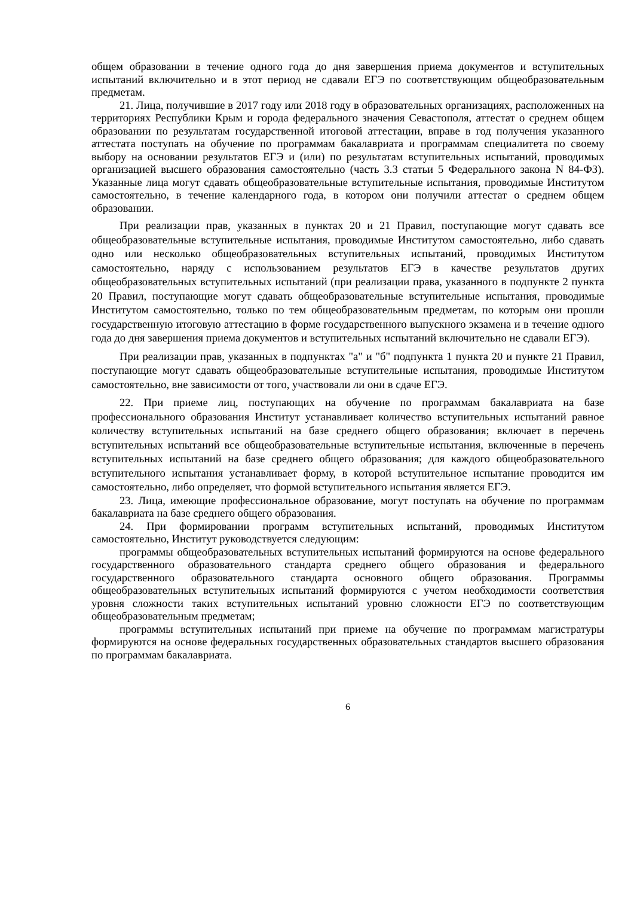общем образовании в течение одного года до дня завершения приема документов и вступительных испытаний включительно и в этот период не сдавали ЕГЭ по соответствующим общеобразовательным предметам.
21. Лица, получившие в 2017 году или 2018 году в образовательных организациях, расположенных на территориях Республики Крым и города федерального значения Севастополя, аттестат о среднем общем образовании по результатам государственной итоговой аттестации, вправе в год получения указанного аттестата поступать на обучение по программам бакалавриата и программам специалитета по своему выбору на основании результатов ЕГЭ и (или) по результатам вступительных испытаний, проводимых организацией высшего образования самостоятельно (часть 3.3 статьи 5 Федерального закона N 84-ФЗ). Указанные лица могут сдавать общеобразовательные вступительные испытания, проводимые Институтом самостоятельно, в течение календарного года, в котором они получили аттестат о среднем общем образовании.
При реализации прав, указанных в пунктах 20 и 21 Правил, поступающие могут сдавать все общеобразовательные вступительные испытания, проводимые Институтом самостоятельно, либо сдавать одно или несколько общеобразовательных вступительных испытаний, проводимых Институтом самостоятельно, наряду с использованием результатов ЕГЭ в качестве результатов других общеобразовательных вступительных испытаний (при реализации права, указанного в подпункте 2 пункта 20 Правил, поступающие могут сдавать общеобразовательные вступительные испытания, проводимые Институтом самостоятельно, только по тем общеобразовательным предметам, по которым они прошли государственную итоговую аттестацию в форме государственного выпускного экзамена и в течение одного года до дня завершения приема документов и вступительных испытаний включительно не сдавали ЕГЭ).
При реализации прав, указанных в подпунктах "а" и "б" подпункта 1 пункта 20 и пункте 21 Правил, поступающие могут сдавать общеобразовательные вступительные испытания, проводимые Институтом самостоятельно, вне зависимости от того, участвовали ли они в сдаче ЕГЭ.
22. При приеме лиц, поступающих на обучение по программам бакалавриата на базе профессионального образования Институт устанавливает количество вступительных испытаний равное количеству вступительных испытаний на базе среднего общего образования; включает в перечень вступительных испытаний все общеобразовательные вступительные испытания, включенные в перечень вступительных испытаний на базе среднего общего образования; для каждого общеобразовательного вступительного испытания устанавливает форму, в которой вступительное испытание проводится им самостоятельно, либо определяет, что формой вступительного испытания является ЕГЭ.
23. Лица, имеющие профессиональное образование, могут поступать на обучение по программам бакалавриата на базе среднего общего образования.
24. При формировании программ вступительных испытаний, проводимых Институтом самостоятельно, Институт руководствуется следующим:
программы общеобразовательных вступительных испытаний формируются на основе федерального государственного образовательного стандарта среднего общего образования и федерального государственного образовательного стандарта основного общего образования. Программы общеобразовательных вступительных испытаний формируются с учетом необходимости соответствия уровня сложности таких вступительных испытаний уровню сложности ЕГЭ по соответствующим общеобразовательным предметам;
программы вступительных испытаний при приеме на обучение по программам магистратуры формируются на основе федеральных государственных образовательных стандартов высшего образования по программам бакалавриата.
6